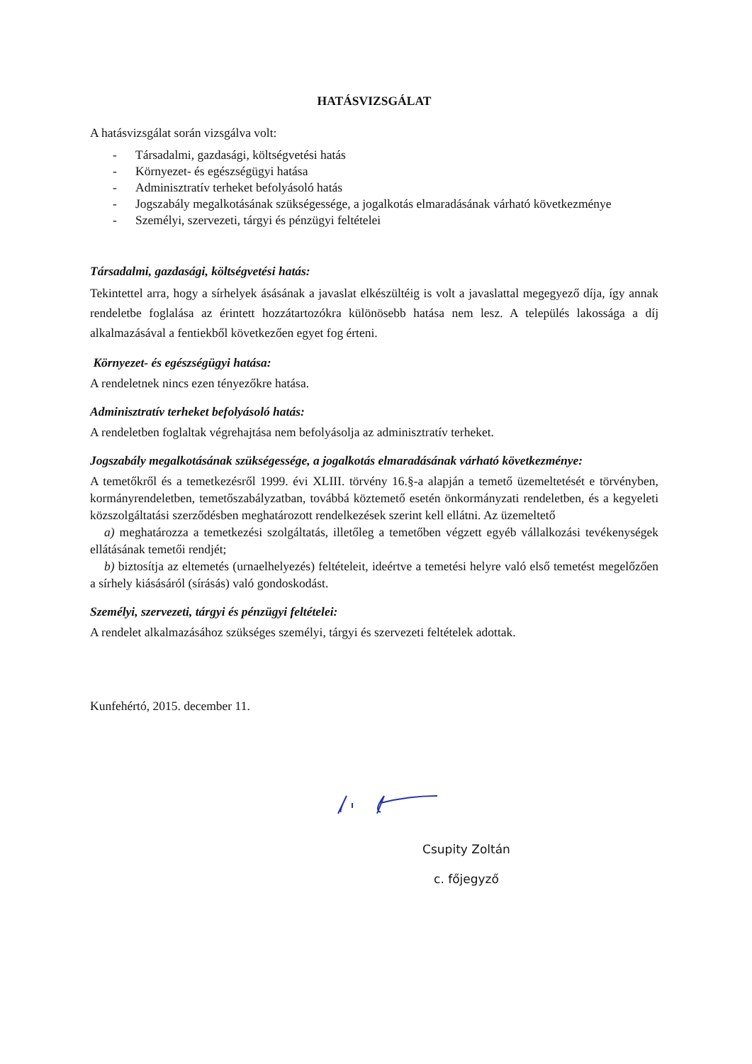HATÁSVIZSGÁLAT
A hatásvizsgálat során vizsgálva volt:
- Társadalmi, gazdasági, költségvetési hatás
- Környezet- és egészségügyi hatása
- Adminisztratív terheket befolyásoló hatás
- Jogszabály megalkotásának szükségessége, a jogalkotás elmaradásának várható következménye
- Személyi, szervezeti, tárgyi és pénzügyi feltételei
Társadalmi, gazdasági, költségvetési hatás:
Tekintettel arra, hogy a sírhelyek ásásának a javaslat elkészültéig is volt a javaslattal megegyező díja, így annak rendeletbe foglalása az érintett hozzátartozókra különösebb hatása nem lesz. A település lakossága a díj alkalmazásával a fentiekből következően egyet fog érteni.
Környezet- és egészségügyi hatása:
A rendeletnek nincs ezen tényezőkre hatása.
Adminisztratív terheket befolyásoló hatás:
A rendeletben foglaltak végrehajtása nem befolyásolja az adminisztratív terheket.
Jogszabály megalkotásának szükségessége, a jogalkotás elmaradásának várható következménye:
A temetőkről és a temetkezésről 1999. évi XLIII. törvény 16.§-a alapján a temető üzemeltetését e törvényben, kormányrendeletben, temetőszabályzatban, továbbá köztemető esetén önkormányzati rendeletben, és a kegyeleti közszolgáltatási szerződésben meghatározott rendelkezések szerint kell ellátni. Az üzemeltető
a) meghatározza a temetkezési szolgáltatás, illetőleg a temetőben végzett egyéb vállalkozási tevékenységek ellátásának temetői rendjét;
b) biztosítja az eltemetés (urnaelhelyezés) feltételeit, ideértve a temetési helyre való első temetést megelőzően a sírhely kiásásáról (sírásás) való gondoskodást.
Személyi, szervezeti, tárgyi és pénzügyi feltételei:
A rendelet alkalmazásához szükséges személyi, tárgyi és szervezeti feltételek adottak.
Kunfehértó, 2015. december 11.
Csupity Zoltán
c. főjegyző